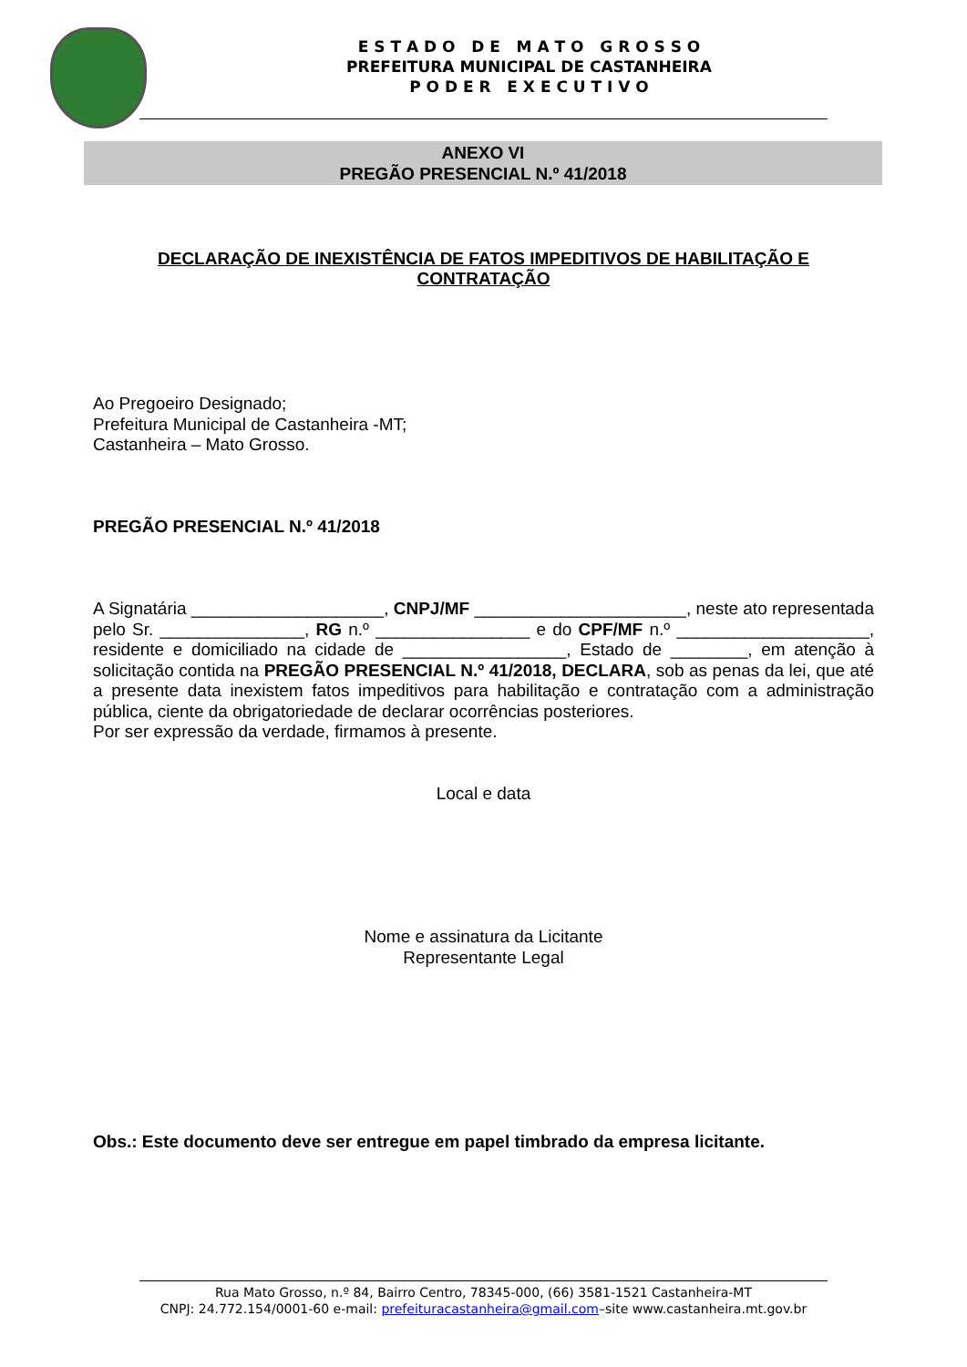E S T A D O D E M A T O G R O S S O
PREFEITURA MUNICIPAL DE CASTANHEIRA
P O D E R E X E C U T I V O
ANEXO VI
PREGÃO PRESENCIAL N.º 41/2018
DECLARAÇÃO DE INEXISTÊNCIA DE FATOS IMPEDITIVOS DE HABILITAÇÃO E CONTRATAÇÃO
Ao Pregoeiro Designado;
Prefeitura Municipal de Castanheira -MT;
Castanheira – Mato Grosso.
PREGÃO PRESENCIAL N.º 41/2018
A Signatária ____________________, CNPJ/MF ______________________, neste ato representada pelo Sr. _______________, RG n.º ________________ e do CPF/MF n.º ____________________, residente e domiciliado na cidade de _________________, Estado de ________, em atenção à solicitação contida na PREGÃO PRESENCIAL N.º 41/2018, DECLARA, sob as penas da lei, que até a presente data inexistem fatos impeditivos para habilitação e contratação com a administração pública, ciente da obrigatoriedade de declarar ocorrências posteriores.
Por ser expressão da verdade, firmamos à presente.
Local e data
Nome e assinatura da Licitante
Representante Legal
Obs.: Este documento deve ser entregue em papel timbrado da empresa licitante.
Rua Mato Grosso, n.º 84, Bairro Centro, 78345-000, (66) 3581-1521 Castanheira-MT
CNPJ: 24.772.154/0001-60 e-mail: prefeituracastanheira@gmail.com–site www.castanheira.mt.gov.br